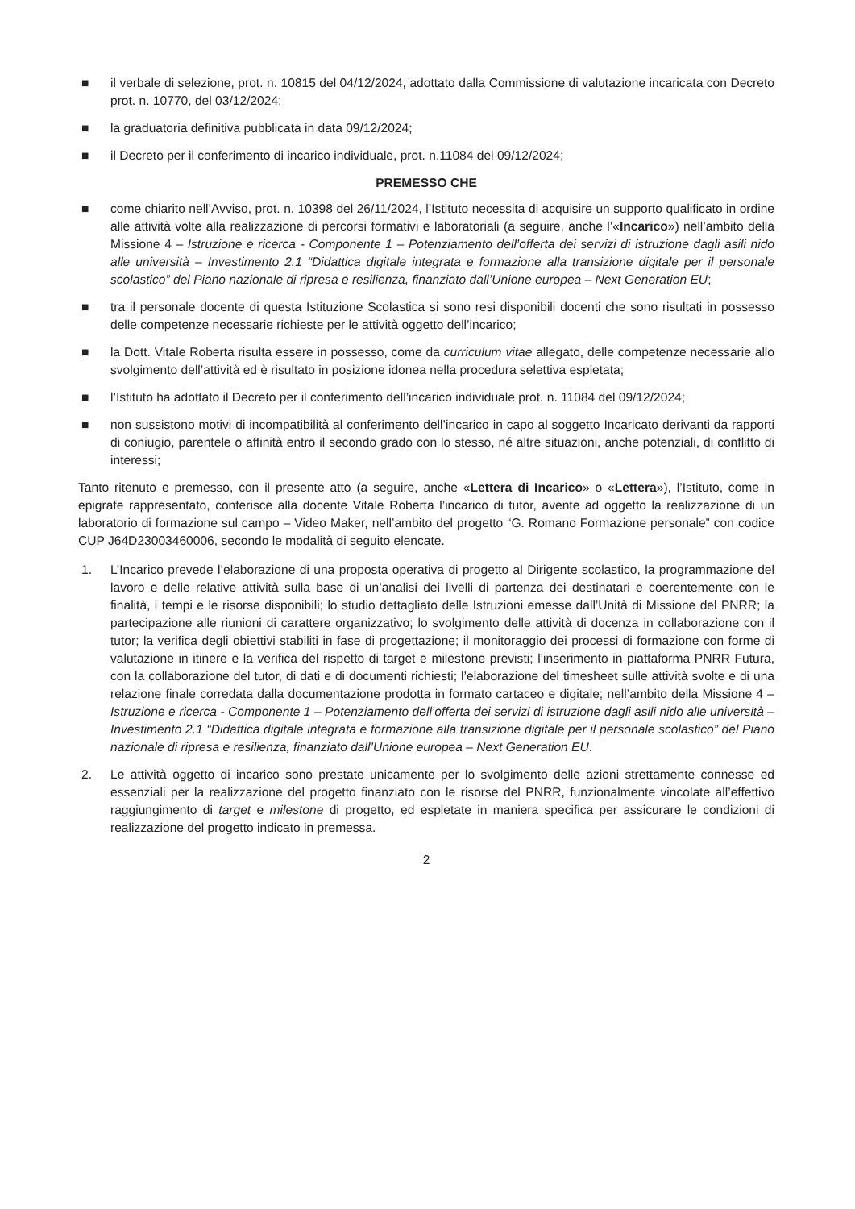■ il verbale di selezione, prot. n. 10815 del 04/12/2024, adottato dalla Commissione di valutazione incaricata con Decreto prot. n. 10770, del 03/12/2024;
■ la graduatoria definitiva pubblicata in data 09/12/2024;
■ il Decreto per il conferimento di incarico individuale, prot. n.11084 del 09/12/2024;
PREMESSO CHE
■ come chiarito nell’Avviso, prot. n. 10398 del 26/11/2024, l’Istituto necessita di acquisire un supporto qualificato in ordine alle attività volte alla realizzazione di percorsi formativi e laboratoriali (a seguire, anche l’«Incarico») nell’ambito della Missione 4 – Istruzione e ricerca - Componente 1 – Potenziamento dell’offerta dei servizi di istruzione dagli asili nido alle università – Investimento 2.1 “Didattica digitale integrata e formazione alla transizione digitale per il personale scolastico” del Piano nazionale di ripresa e resilienza, finanziato dall’Unione europea – Next Generation EU;
■ tra il personale docente di questa Istituzione Scolastica si sono resi disponibili docenti che sono risultati in possesso delle competenze necessarie richieste per le attività oggetto dell’incarico;
■ la Dott. Vitale Roberta risulta essere in possesso, come da curriculum vitae allegato, delle competenze necessarie allo svolgimento dell’attività ed è risultato in posizione idonea nella procedura selettiva espletata;
■ l’Istituto ha adottato il Decreto per il conferimento dell’incarico individuale prot. n. 11084 del 09/12/2024;
■ non sussistono motivi di incompatibilità al conferimento dell’incarico in capo al soggetto Incaricato derivanti da rapporti di coniugio, parentele o affinità entro il secondo grado con lo stesso, né altre situazioni, anche potenziali, di conflitto di interessi;
Tanto ritenuto e premesso, con il presente atto (a seguire, anche «Lettera di Incarico» o «Lettera»), l’Istituto, come in epigrafe rappresentato, conferisce alla docente Vitale Roberta l’incarico di tutor, avente ad oggetto la realizzazione di un laboratorio di formazione sul campo – Video Maker, nell’ambito del progetto “G. Romano Formazione personale” con codice CUP J64D23003460006, secondo le modalità di seguito elencate.
1. L’Incarico prevede l’elaborazione di una proposta operativa di progetto al Dirigente scolastico, la programmazione del lavoro e delle relative attività sulla base di un’analisi dei livelli di partenza dei destinatari e coerentemente con le finalità, i tempi e le risorse disponibili; lo studio dettagliato delle Istruzioni emesse dall’Unità di Missione del PNRR; la partecipazione alle riunioni di carattere organizzativo; lo svolgimento delle attività di docenza in collaborazione con il tutor; la verifica degli obiettivi stabiliti in fase di progettazione; il monitoraggio dei processi di formazione con forme di valutazione in itinere e la verifica del rispetto di target e milestone previsti; l’inserimento in piattaforma PNRR Futura, con la collaborazione del tutor, di dati e di documenti richiesti; l’elaborazione del timesheet sulle attività svolte e di una relazione finale corredata dalla documentazione prodotta in formato cartaceo e digitale; nell’ambito della Missione 4 – Istruzione e ricerca - Componente 1 – Potenziamento dell’offerta dei servizi di istruzione dagli asili nido alle università – Investimento 2.1 “Didattica digitale integrata e formazione alla transizione digitale per il personale scolastico” del Piano nazionale di ripresa e resilienza, finanziato dall’Unione europea – Next Generation EU.
2. Le attività oggetto di incarico sono prestate unicamente per lo svolgimento delle azioni strettamente connesse ed essenziali per la realizzazione del progetto finanziato con le risorse del PNRR, funzionalmente vincolate all’effettivo raggiungimento di target e milestone di progetto, ed espletate in maniera specifica per assicurare le condizioni di realizzazione del progetto indicato in premessa.
2